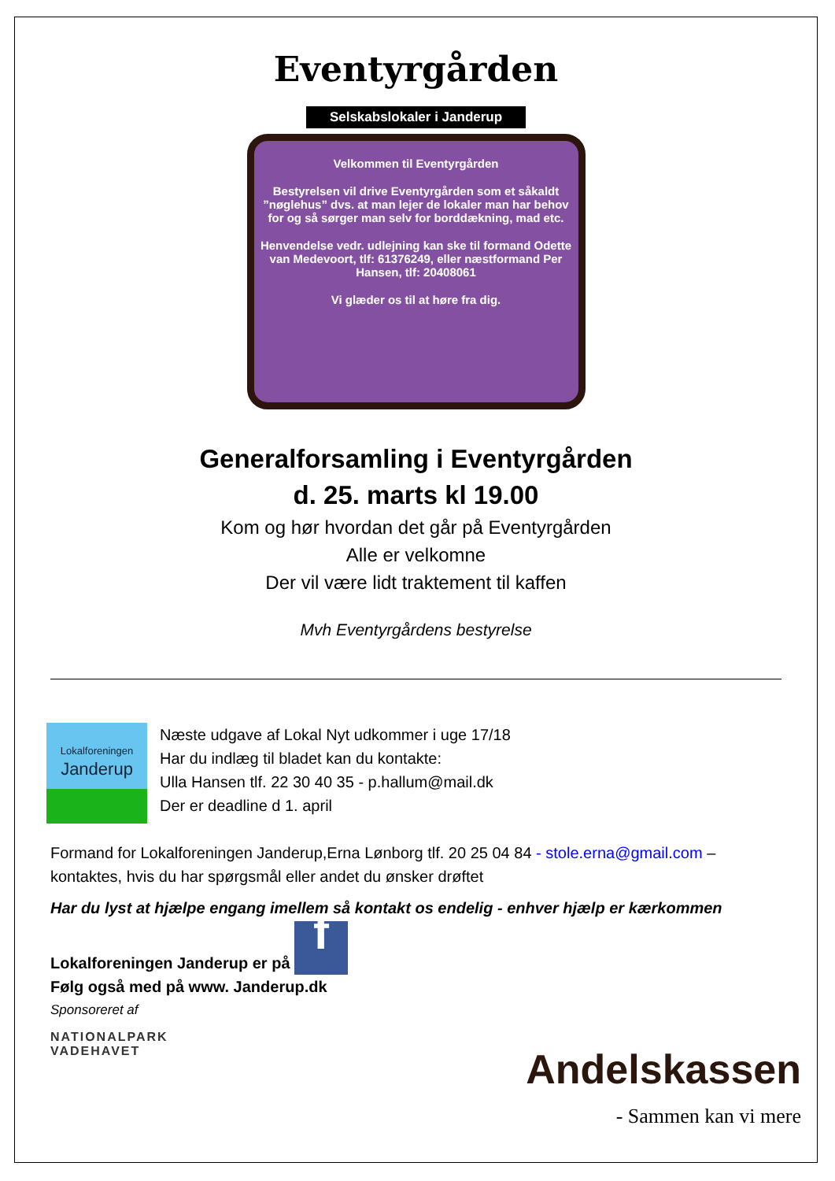Eventyrgården
Selskabslokaler i Janderup
Velkommen til Eventyrgården
Bestyrelsen vil drive Eventyrgården som et såkaldt ”nøglehus” dvs. at man lejer de lokaler man har behov for og så sørger man selv for borddækning, mad etc.
Henvendelse vedr. udlejning kan ske til formand Odette van Medevoort, tlf: 61376249, eller næstformand Per Hansen, tlf: 20408061
Vi glæder os til at høre fra dig.
Generalforsamling i Eventyrgården
d. 25. marts kl 19.00
Kom og hør hvordan det går på Eventyrgården
Alle er velkomne
Der vil være lidt traktement til kaffen
Mvh Eventyrgårdens bestyrelse
Lokalforeningen
Janderup
Næste udgave af Lokal Nyt udkommer i uge 17/18
Har du indlæg til bladet kan du kontakte:
Ulla Hansen tlf. 22 30 40 35 - p.hallum@mail.dk
Der er deadline d 1. april
Formand for Lokalforeningen Janderup,Erna Lønborg tlf. 20 25 04 84 - stole.erna@gmail.com – kontaktes, hvis du har spørgsmål eller andet du ønsker drøftet
Har du lyst at hjælpe engang imellem så kontakt os endelig - enhver hjælp er kærkommen
Lokalforeningen Janderup er på f
Følg også med på www. Janderup.dk
Sponsoreret af
NATIONALPARK
VADEHAVET
Andelskassen
- Sammen kan vi mere